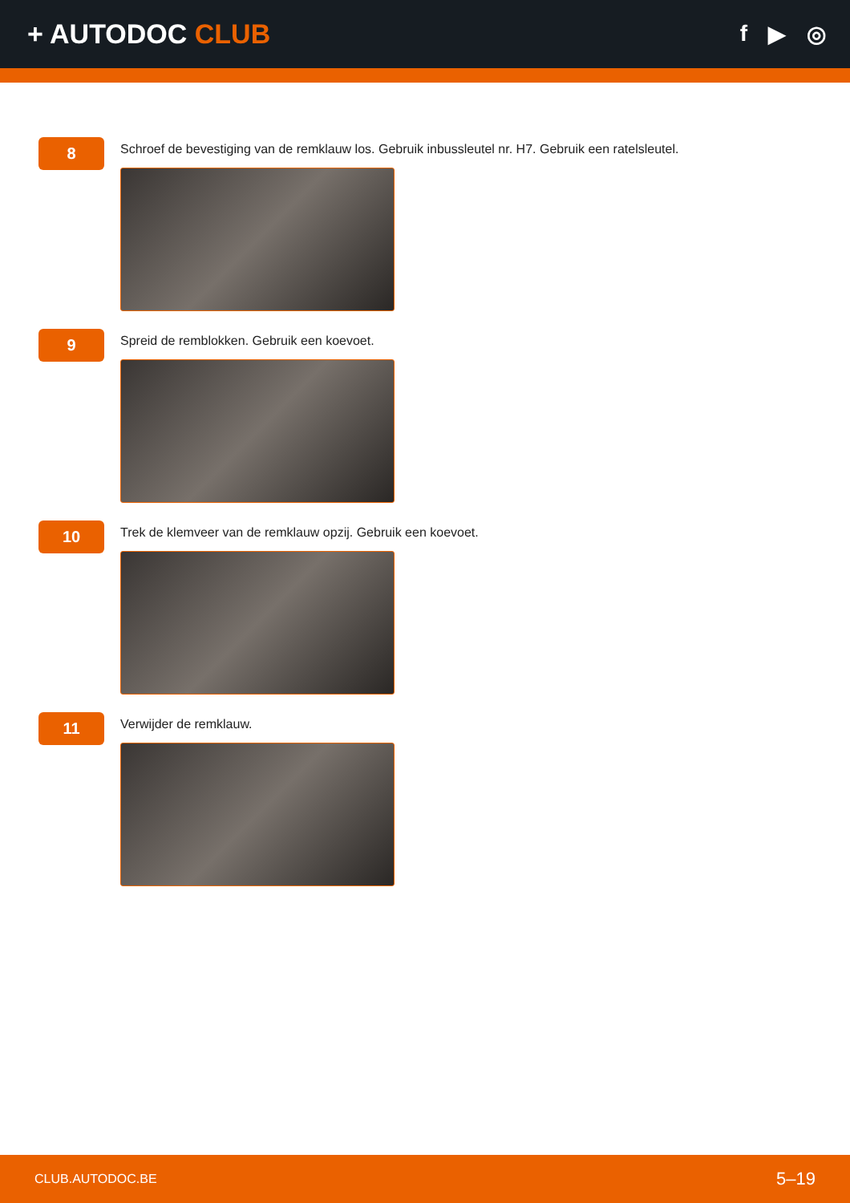+ AUTODOC CLUB
f ▶ ◎
8
Schroef de bevestiging van de remklauw los. Gebruik inbussleutel nr. H7. Gebruik een ratelsleutel.
9
Spreid de remblokken. Gebruik een koevoet.
10
Trek de klemveer van de remklauw opzij. Gebruik een koevoet.
11
Verwijder de remklauw.
CLUB.AUTODOC.BE 5–19